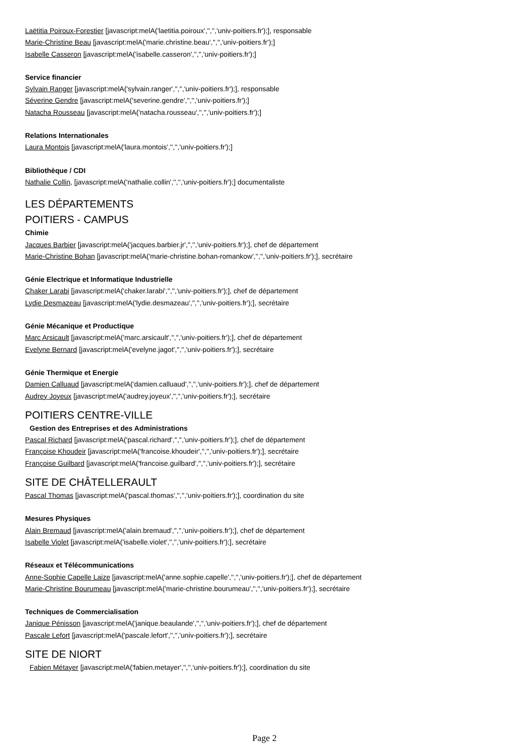Laëtitia Poiroux-Forestier [javascript:melA('laetitia.poiroux','','','univ-poitiers.fr');], responsable
Marie-Christine Beau [javascript:melA('marie.christine.beau','','','univ-poitiers.fr');]
Isabelle Casseron [javascript:melA('isabelle.casseron','','','univ-poitiers.fr');]
Service financier
Sylvain Ranger [javascript:melA('sylvain.ranger','','','univ-poitiers.fr');], responsable
Séverine Gendre [javascript:melA('severine.gendre','','','univ-poitiers.fr');]
Natacha Rousseau [javascript:melA('natacha.rousseau','','','univ-poitiers.fr');]
Relations Internationales
Laura Montois [javascript:melA('laura.montois','','','univ-poitiers.fr');]
Bibliothèque / CDI
Nathalie Collin, [javascript:melA('nathalie.collin','','','univ-poitiers.fr');] documentaliste
LES DÉPARTEMENTS
POITIERS - CAMPUS
Chimie
Jacques Barbier [javascript:melA('jacques.barbier.jr','','','univ-poitiers.fr');], chef de département
Marie-Christine Bohan [javascript:melA('marie-christine.bohan-romankow','','','univ-poitiers.fr');], secrétaire
Génie Electrique et Informatique Industrielle
Chaker Larabi [javascript:melA('chaker.larabi','','','univ-poitiers.fr');], chef de département
Lydie Desmazeau [javascript:melA('lydie.desmazeau','','','univ-poitiers.fr');], secrétaire
Génie Mécanique et Productique
Marc Arsicault [javascript:melA('marc.arsicault','','','univ-poitiers.fr');], chef de département
Evelyne Bernard [javascript:melA('evelyne.jagot','','','univ-poitiers.fr');], secrétaire
Génie Thermique et Energie
Damien Calluaud [javascript:melA('damien.calluaud','','','univ-poitiers.fr');], chef de département
Audrey Joyeux [javascript:melA('audrey.joyeux','','','univ-poitiers.fr');], secrétaire
POITIERS CENTRE-VILLE
Gestion des Entreprises et des Administrations
Pascal Richard [javascript:melA('pascal.richard','','','univ-poitiers.fr');], chef de département
Françoise Khoudeir [javascript:melA('francoise.khoudeir','','','univ-poitiers.fr');], secrétaire
Françoise Guilbard [javascript:melA('francoise.guilbard','','','univ-poitiers.fr');], secrétaire
SITE DE CHÂTELLERAULT
Pascal Thomas [javascript:melA('pascal.thomas','','','univ-poitiers.fr');], coordination du site
Mesures Physiques
Alain Bremaud [javascript:melA('alain.bremaud','','','univ-poitiers.fr');], chef de département
Isabelle Violet [javascript:melA('isabelle.violet','','','univ-poitiers.fr');], secrétaire
Réseaux et Télécommunications
Anne-Sophie Capelle Laize [javascript:melA('anne.sophie.capelle','','','univ-poitiers.fr');], chef de département
Marie-Christine Bourumeau [javascript:melA('marie-christine.bourumeau','','','univ-poitiers.fr');], secrétaire
Techniques de Commercialisation
Janique Pénisson [javascript:melA('janique.beaulande','','','univ-poitiers.fr');], chef de département
Pascale Lefort [javascript:melA('pascale.lefort','','','univ-poitiers.fr');], secrétaire
SITE DE NIORT
Fabien Métayer [javascript:melA('fabien.metayer','','','univ-poitiers.fr');], coordination du site
Page 2